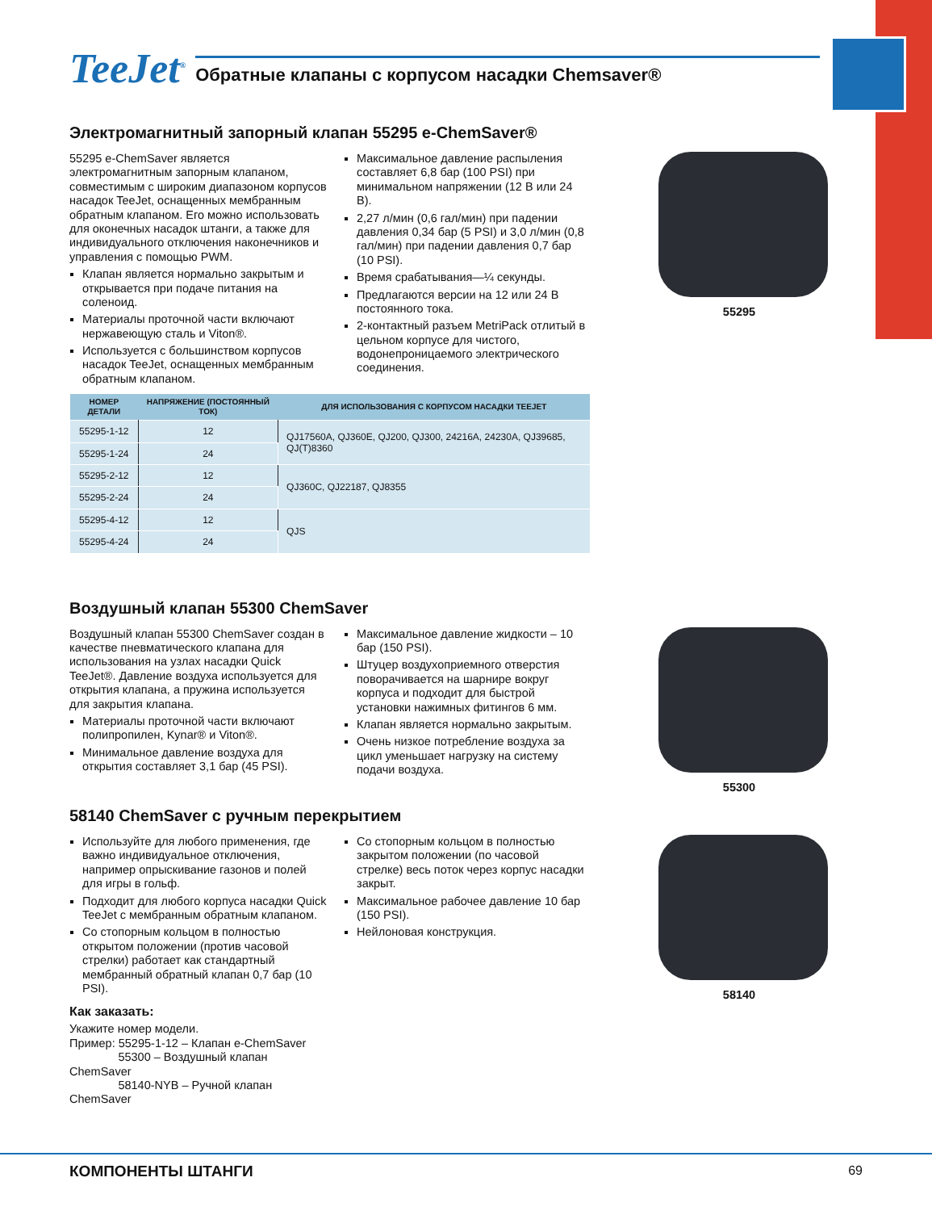TeeJet<sup>®</sup>
Обратные клапаны с корпусом насадки Chemsaver®
Электромагнитный запорный клапан 55295 e-ChemSaver®
55295 e-ChemSaver является электромагнитным запорным клапаном, совместимым с широким диапазоном корпусов насадок TeeJet, оснащенных мембранным обратным клапаном. Его можно использовать для оконечных насадок штанги, а также для индивидуального отключения наконечников и управления с помощью PWM.
Клапан является нормально закрытым и открывается при подаче питания на соленоид.
Материалы проточной части включают нержавеющую сталь и Viton®.
Используется с большинством корпусов насадок TeeJet, оснащенных мембранным обратным клапаном.
Максимальное давление распыления составляет 6,8 бар (100 PSI) при минимальном напряжении (12 В или 24 В).
2,27 л/мин (0,6 гал/мин) при падении давления 0,34 бар (5 PSI) и 3,0 л/мин (0,8 гал/мин) при падении давления 0,7 бар (10 PSI).
Время срабатывания—¼ секунды.
Предлагаются версии на 12 или 24 В постоянного тока.
2-контактный разъем MetriPack отлитый в цельном корпусе для чистого, водонепроницаемого электрического соединения.
55295
| НОМЕР ДЕТАЛИ | НАПРЯЖЕНИЕ (ПОСТОЯННЫЙ ТОК) | ДЛЯ ИСПОЛЬЗОВАНИЯ С КОРПУСОМ НАСАДКИ TEEJET |
| --- | --- | --- |
| 55295-1-12 | 12 | QJ17560A, QJ360E, QJ200, QJ300, 24216A, 24230A, QJ39685, QJ(T)8360 |
| 55295-1-24 | 24 | |
| 55295-2-12 | 12 | QJ360C, QJ22187, QJ8355 |
| 55295-2-24 | 24 | |
| 55295-4-12 | 12 | QJS |
| 55295-4-24 | 24 | |
Воздушный клапан 55300 ChemSaver
Воздушный клапан 55300 ChemSaver создан в качестве пневматического клапана для использования на узлах насадки Quick TeeJet®. Давление воздуха используется для открытия клапана, а пружина используется для закрытия клапана.
Материалы проточной части включают полипропилен, Kynar® и Viton®.
Минимальное давление воздуха для открытия составляет 3,1 бар (45 PSI).
Максимальное давление жидкости – 10 бар (150 PSI).
Штуцер воздухоприемного отверстия поворачивается на шарнире вокруг корпуса и подходит для быстрой установки нажимных фитингов 6 мм.
Клапан является нормально закрытым.
Очень низкое потребление воздуха за цикл уменьшает нагрузку на систему подачи воздуха.
55300
58140 ChemSaver с ручным перекрытием
Используйте для любого применения, где важно индивидуальное отключения, например опрыскивание газонов и полей для игры в гольф.
Подходит для любого корпуса насадки Quick TeeJet с мембранным обратным клапаном.
Со стопорным кольцом в полностью открытом положении (против часовой стрелки) работает как стандартный мембранный обратный клапан 0,7 бар (10 PSI).
Как заказать:
Укажите номер модели.
Пример: 55295-1-12 – Клапан e-ChemSaver
55300 – Воздушный клапан ChemSaver
58140-NYB – Ручной клапан ChemSaver
Со стопорным кольцом в полностью закрытом положении (по часовой стрелке) весь поток через корпус насадки закрыт.
Максимальное рабочее давление 10 бар (150 PSI).
Нейлоновая конструкция.
58140
КОМПОНЕНТЫ ШТАНГИ 69